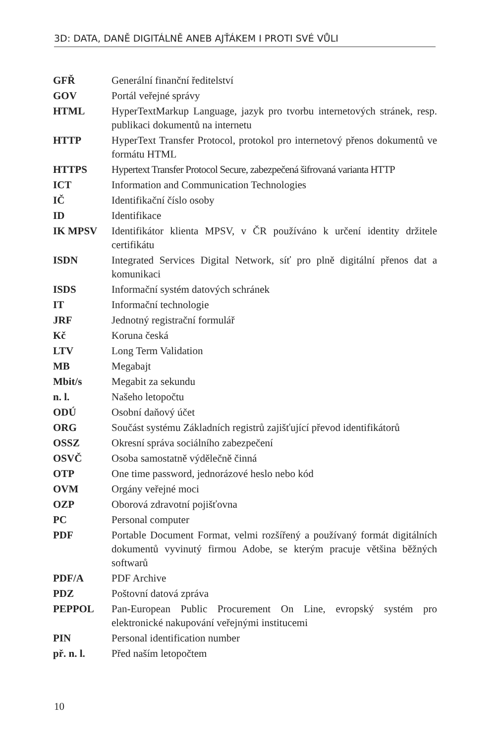3D: DATA, DANĚ DIGITÁLNĚ ANEB AJŤÁKEM I PROTI SVÉ VŮLI
| GFŘ | Generální finanční ředitelství |
| GOV | Portál veřejné správy |
| HTML | HyperTextMarkup Language, jazyk pro tvorbu internetových stránek, resp. publikaci dokumentů na internetu |
| HTTP | HyperText Transfer Protocol, protokol pro internetový přenos dokumentů ve formátu HTML |
| HTTPS | Hypertext Transfer Protocol Secure, zabezpečená šifrovaná varianta HTTP |
| ICT | Information and Communication Technologies |
| IČ | Identifikační číslo osoby |
| ID | Identifikace |
| IK MPSV | Identifikátor klienta MPSV, v ČR používáno k určení identity držitele certifikátu |
| ISDN | Integrated Services Digital Network, síť pro plně digitální přenos dat a komunikaci |
| ISDS | Informační systém datových schránek |
| IT | Informační technologie |
| JRF | Jednotný registrační formulář |
| Kč | Koruna česká |
| LTV | Long Term Validation |
| MB | Megabajt |
| Mbit/s | Megabit za sekundu |
| n. l. | Našeho letopočtu |
| ODÚ | Osobní daňový účet |
| ORG | Součást systému Základních registrů zajišťující převod identifikátorů |
| OSSZ | Okresní správa sociálního zabezpečení |
| OSVČ | Osoba samostatně výdělečně činná |
| OTP | One time password, jednorázové heslo nebo kód |
| OVM | Orgány veřejné moci |
| OZP | Oborová zdravotní pojišťovna |
| PC | Personal computer |
| PDF | Portable Document Format, velmi rozšířený a používaný formát digitálních dokumentů vyvinutý firmou Adobe, se kterým pracuje většina běžných softwarů |
| PDF/A | PDF Archive |
| PDZ | Poštovní datová zpráva |
| PEPPOL | Pan-European Public Procurement On Line, evropský systém pro elektronické nakupování veřejnými institucemi |
| PIN | Personal identification number |
| př. n. l. | Před naším letopočtem |
10